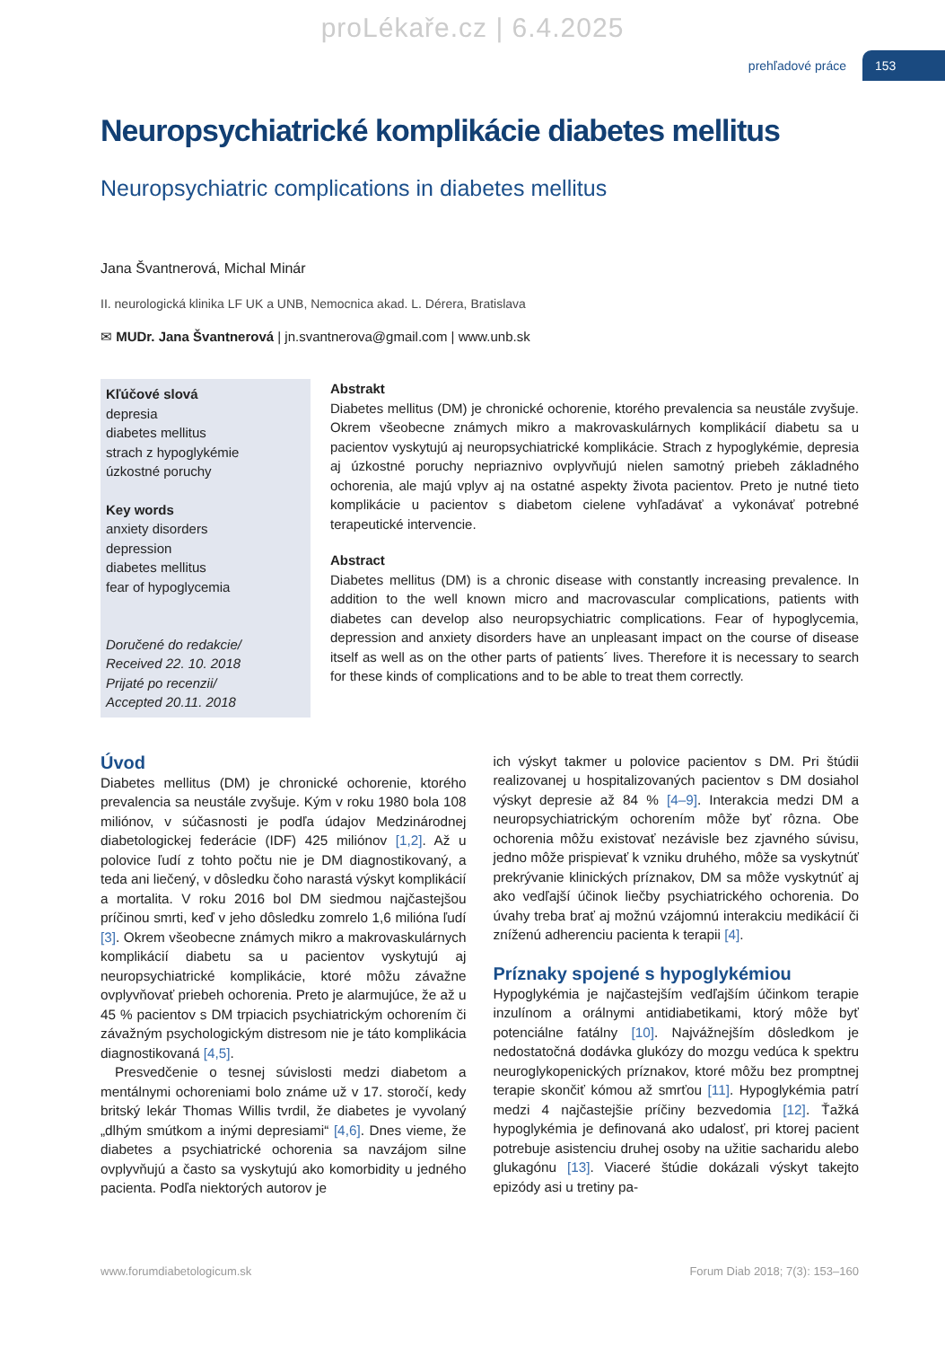proLékaře.cz | 6.4.2025
prehľadové práce 153
Neuropsychiatrické komplikácie diabetes mellitus
Neuropsychiatric complications in diabetes mellitus
Jana Švantnerová, Michal Minár
II. neurologická klinika LF UK a UNB, Nemocnica akad. L. Dérera, Bratislava
✉ MUDr. Jana Švantnerová | jn.svantnerova@gmail.com | www.unb.sk
Kľúčové slová
depresia
diabetes mellitus
strach z hypoglykémie
úzkostné poruchy
Key words
anxiety disorders
depression
diabetes mellitus
fear of hypoglycemia
Doručené do redakcie/
Received 22. 10. 2018
Prijaté po recenzii/
Accepted 20.11. 2018
Abstrakt
Diabetes mellitus (DM) je chronické ochorenie, ktorého prevalencia sa neustále zvyšuje. Okrem všeobecne známych mikro a makrovaskulárnych komplikácií diabetu sa u pacientov vyskytujú aj neuropsychiatrické komplikácie. Strach z hypoglykémie, depresia aj úzkostné poruchy nepriaznivo ovplyvňujú nielen samotný priebeh základného ochorenia, ale majú vplyv aj na ostatné aspekty života pacientov. Preto je nutné tieto komplikácie u pacientov s diabetom cielene vyhľadávať a vykonávať potrebné terapeutické intervencie.
Abstract
Diabetes mellitus (DM) is a chronic disease with constantly increasing prevalence. In addition to the well known micro and macrovascular complications, patients with diabetes can develop also neuropsychiatric complications. Fear of hypoglycemia, depression and anxiety disorders have an unpleasant impact on the course of disease itself as well as on the other parts of patients´ lives. Therefore it is necessary to search for these kinds of complications and to be able to treat them correctly.
Úvod
Diabetes mellitus (DM) je chronické ochorenie, ktorého prevalencia sa neustále zvyšuje. Kým v roku 1980 bola 108 miliónov, v súčasnosti je podľa údajov Medzinárodnej diabetologickej federácie (IDF) 425 miliónov [1,2]. Až u polovice ľudí z tohto počtu nie je DM diagnostikovaný, a teda ani liečený, v dôsledku čoho narastá výskyt komplikácií a mortalita. V roku 2016 bol DM siedmou najčastejšou príčinou smrti, keď v jeho dôsledku zomrelo 1,6 milióna ľudí [3]. Okrem všeobecne známych mikro a makrovaskulárnych komplikácií diabetu sa u pacientov vyskytujú aj neuropsychiatrické komplikácie, ktoré môžu závažne ovplyvňovať priebeh ochorenia. Preto je alarmujúce, že až u 45 % pacientov s DM trpiacich psychiatrickým ochorením či závažným psychologickým distresom nie je táto komplikácia diagnostikovaná [4,5].
Presvedčenie o tesnej súvislosti medzi diabetom a mentálnymi ochoreniami bolo známe už v 17. storočí, kedy britský lekár Thomas Willis tvrdil, že diabetes je vyvolaný „dlhým smútkom a inými depresiami“ [4,6]. Dnes vieme, že diabetes a psychiatrické ochorenia sa navzájom silne ovplyvňujú a často sa vyskytujú ako komorbidity u jedného pacienta. Podľa niektorých autorov je
ich výskyt takmer u polovice pacientov s DM. Pri štúdii realizovanej u hospitalizovaných pacientov s DM dosiahol výskyt depresie až 84 % [4–9]. Interakcia medzi DM a neuropsychiatrickým ochorením môže byť rôzna. Obe ochorenia môžu existovať nezávisle bez zjavného súvisu, jedno môže prispievať k vzniku druhého, môže sa vyskytnúť prekrývanie klinických príznakov, DM sa môže vyskytnúť aj ako vedľajší účinok liečby psychiatrického ochorenia. Do úvahy treba brať aj možnú vzájomnú interakciu medikácií či zníženú adherenciu pacienta k terapii [4].
Príznaky spojené s hypoglykémiou
Hypoglykémia je najčastejším vedľajším účinkom terapie inzulínom a orálnymi antidiabetikami, ktorý môže byť potenciálne fatálny [10]. Najvážnejším dôsledkom je nedostatočná dodávka glukózy do mozgu vedúca k spektru neuroglykopenických príznakov, ktoré môžu bez promptnej terapie skončiť kómou až smrťou [11]. Hypoglykémia patrí medzi 4 najčastejšie príčiny bezvedomia [12]. Ťažká hypoglykémia je definovaná ako udalosť, pri ktorej pacient potrebuje asistenciu druhej osoby na užitie sacharidu alebo glukagónu [13]. Viaceré štúdie dokázali výskyt takejto epizódy asi u tretiny pa-
www.forumdiabetologicum.sk Forum Diab 2018; 7(3): 153–160